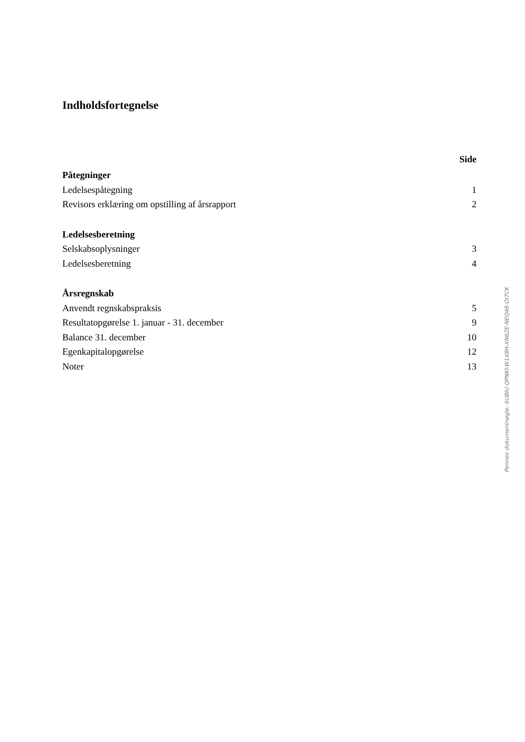Indholdsfortegnelse
Side
Påtegninger
Ledelsespåtegning 1
Revisors erklæring om opstilling af årsrapport 2
Ledelsesberetning
Selskabsoplysninger 3
Ledelsesberetning 4
Årsregnskab
Anvendt regnskabspraksis 5
Resultatopgørelse 1. januar - 31. december 9
Balance 31. december 10
Egenkapitalopgørelse 12
Noter 13
Penneo dokumentnøgle: 6UBIU-QPNKI-W1X8H-XN6ZE-NEQ48-OI7CK